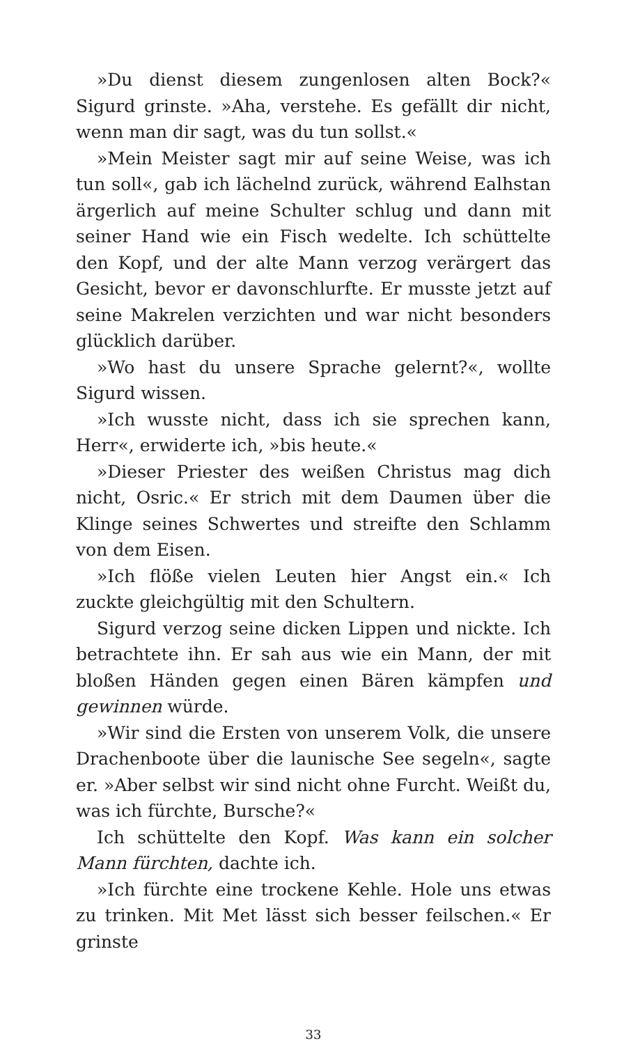»Du dienst diesem zungenlosen alten Bock?« Sigurd grinste. »Aha, verstehe. Es gefällt dir nicht, wenn man dir sagt, was du tun sollst.«
»Mein Meister sagt mir auf seine Weise, was ich tun soll«, gab ich lächelnd zurück, während Ealhstan ärgerlich auf meine Schulter schlug und dann mit seiner Hand wie ein Fisch wedelte. Ich schüttelte den Kopf, und der alte Mann verzog verärgert das Gesicht, bevor er davonschlurfte. Er musste jetzt auf seine Makrelen verzichten und war nicht besonders glücklich darüber.
»Wo hast du unsere Sprache gelernt?«, wollte Sigurd wissen.
»Ich wusste nicht, dass ich sie sprechen kann, Herr«, erwiderte ich, »bis heute.«
»Dieser Priester des weißen Christus mag dich nicht, Osric.« Er strich mit dem Daumen über die Klinge seines Schwertes und streifte den Schlamm von dem Eisen.
»Ich flöße vielen Leuten hier Angst ein.« Ich zuckte gleichgültig mit den Schultern.
Sigurd verzog seine dicken Lippen und nickte. Ich betrachtete ihn. Er sah aus wie ein Mann, der mit bloßen Händen gegen einen Bären kämpfen und gewinnen würde.
»Wir sind die Ersten von unserem Volk, die unsere Drachenboote über die launische See segeln«, sagte er. »Aber selbst wir sind nicht ohne Furcht. Weißt du, was ich fürchte, Bursche?«
Ich schüttelte den Kopf. Was kann ein solcher Mann fürchten, dachte ich.
»Ich fürchte eine trockene Kehle. Hole uns etwas zu trinken. Mit Met lässt sich besser feilschen.« Er grinste
33